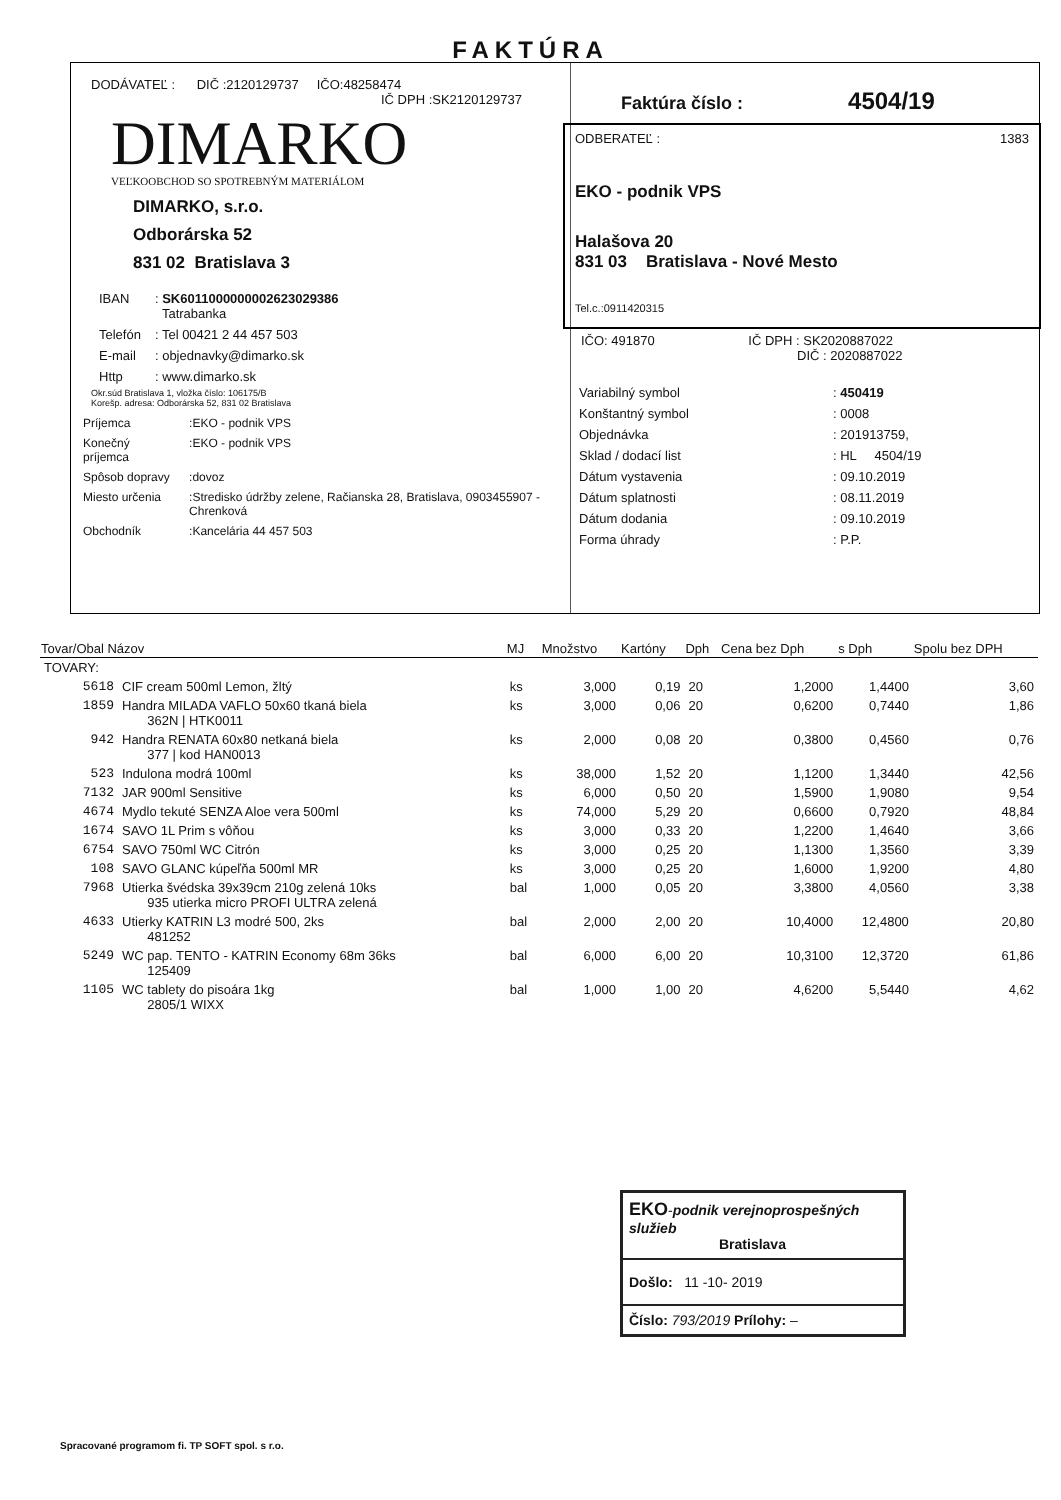FAKTÚRA
DODÁVATEĽ : DIČ :2120129737 IČO:48258474
IČ DPH :SK2120129737
DIMARKO
VEĽKOOBCHOD SO SPOTREBNÝM MATERIÁLOM
DIMARKO, s.r.o.
Odborárska 52
831 02 Bratislava 3
| IBAN | : SK6011000000002623029386 Tatrabanka |
| Telefón | : Tel 00421 2 44 457 503 |
| E-mail | : objednavky@dimarko.sk |
| Http | : www.dimarko.sk |
Okr.súd Bratislava 1, vložka číslo: 106175/B
Korešp. adresa: Odborárska 52, 831 02 Bratislava
| Príjemca | :EKO - podnik VPS |
| Konečný príjemca | :EKO - podnik VPS |
| Spôsob dopravy | :dovoz |
| Miesto určenia | :Stredisko údržby zelene, Račianska 28, Bratislava, 0903455907 -Chrenková |
| Obchodník | :Kancelária 44 457 503 |
Faktúra číslo : 4504/19
ODBERATEĽ : 1383
EKO - podnik VPS
Halašova 20
831 03 Bratislava - Nové Mesto
Tel.c.:0911420315
IČO: 491870 IČ DPH : SK2020887022
DIČ : 2020887022
| Variabilný symbol | : 450419 |
| Konštantný symbol | : 0008 |
| Objednávka | : 201913759, |
| Sklad / dodací list | : HL 4504/19 |
| Dátum vystavenia | : 09.10.2019 |
| Dátum splatnosti | : 08.11.2019 |
| Dátum dodania | : 09.10.2019 |
| Forma úhrady | : P.P. |
| Tovar/Obal Názov | | MJ | Množstvo | Kartóny | Dph | Cena bez Dph | s Dph | Spolu bez DPH |
| --- | --- | --- | --- | --- | --- | --- | --- | --- |
| TOVARY: | | | | | | | | |
| 5618 | CIF cream 500ml Lemon, žltý | ks | 3,000 | 0,19 | 20 | 1,2000 | 1,4400 | 3,60 |
| 1859 | Handra MILADA VAFLO 50x60 tkaná biela 362N / HTK0011 | ks | 3,000 | 0,06 | 20 | 0,6200 | 0,7440 | 1,86 |
| 942 | Handra RENATA 60x80 netkaná biela 377 / kod HAN0013 | ks | 2,000 | 0,08 | 20 | 0,3800 | 0,4560 | 0,76 |
| 523 | Indulona modrá 100ml | ks | 38,000 | 1,52 | 20 | 1,1200 | 1,3440 | 42,56 |
| 7132 | JAR 900ml Sensitive | ks | 6,000 | 0,50 | 20 | 1,5900 | 1,9080 | 9,54 |
| 4674 | Mydlo tekuté SENZA Aloe vera 500ml | ks | 74,000 | 5,29 | 20 | 0,6600 | 0,7920 | 48,84 |
| 1674 | SAVO 1L Prim s vôňou | ks | 3,000 | 0,33 | 20 | 1,2200 | 1,4640 | 3,66 |
| 6754 | SAVO 750ml WC Citrón | ks | 3,000 | 0,25 | 20 | 1,1300 | 1,3560 | 3,39 |
| 108 | SAVO GLANC kúpeľňa 500ml MR | ks | 3,000 | 0,25 | 20 | 1,6000 | 1,9200 | 4,80 |
| 7968 | Utierka švédska 39x39cm 210g zelená 10ks 935 utierka micro PROFI ULTRA zelená | bal | 1,000 | 0,05 | 20 | 3,3800 | 4,0560 | 3,38 |
| 4633 | Utierky KATRIN L3 modré 500, 2ks 481252 | bal | 2,000 | 2,00 | 20 | 10,4000 | 12,4800 | 20,80 |
| 5249 | WC pap. TENTO - KATRIN Economy 68m 36ks 125409 | bal | 6,000 | 6,00 | 20 | 10,3100 | 12,3720 | 61,86 |
| 1105 | WC tablety do pisoára 1kg 2805/1 WIXX | bal | 1,000 | 1,00 | 20 | 4,6200 | 5,5440 | 4,62 |
EKO-podnik verejnoprospešných služieb
Bratislava
Došlo: 11 -10- 2019
Číslo: 793/2019 Prílohy: –
Spracované programom fi. TP SOFT spol. s r.o.